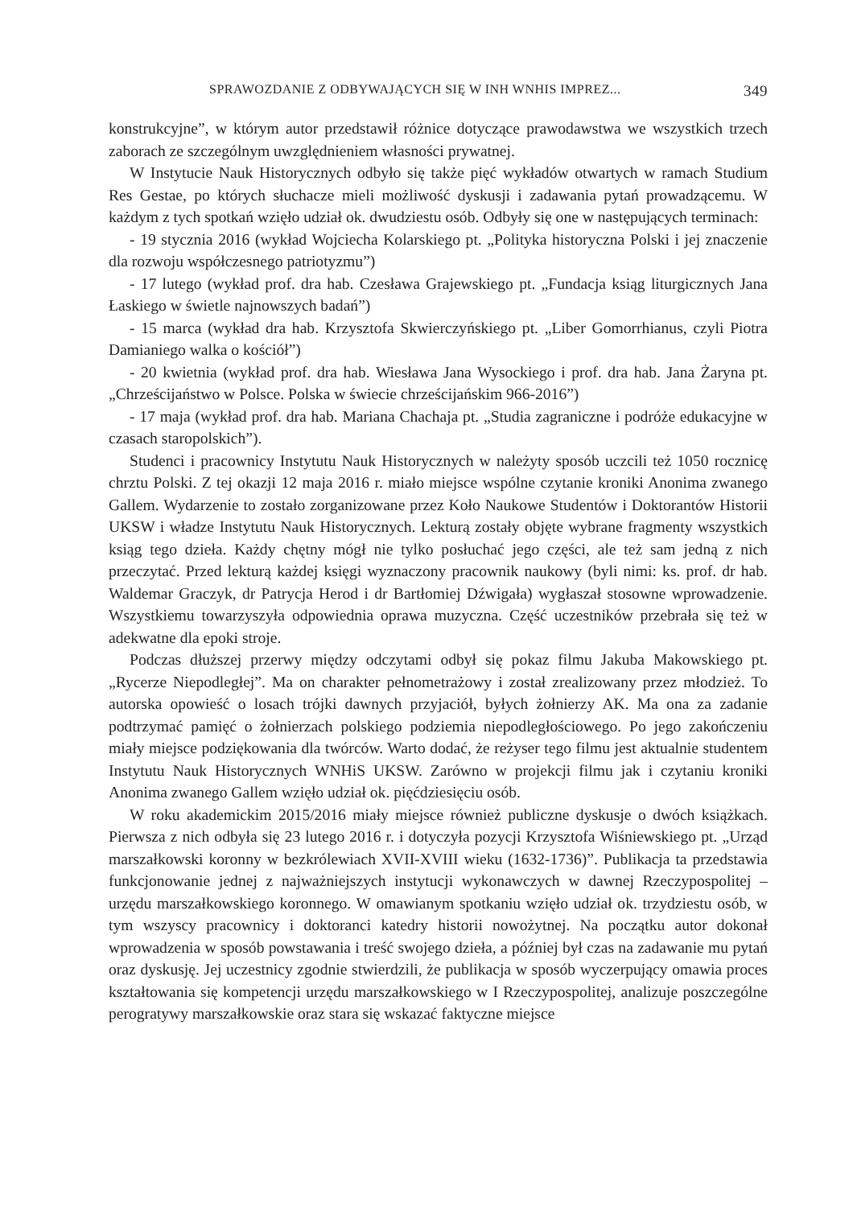SPRAWOZDANIE Z ODBYWAJĄCYCH SIĘ W INH WNHIS IMPREZ... 349
konstrukcyjne”, w którym autor przedstawił różnice dotyczące prawodawstwa we wszystkich trzech zaborach ze szczególnym uwzględnieniem własności prywatnej.
W Instytucie Nauk Historycznych odbyło się także pięć wykładów otwartych w ramach Studium Res Gestae, po których słuchacze mieli możliwość dyskusji i zadawania pytań prowadzącemu. W każdym z tych spotkań wzięło udział ok. dwudziestu osób. Odbyły się one w następujących terminach:
- 19 stycznia 2016 (wykład Wojciecha Kolarskiego pt. „Polityka historyczna Polski i jej znaczenie dla rozwoju współczesnego patriotyzmu”)
- 17 lutego (wykład prof. dra hab. Czesława Grajewskiego pt. „Fundacja ksiąg liturgicznych Jana Łaskiego w świetle najnowszych badań”)
- 15 marca (wykład dra hab. Krzysztofa Skwierczyńskiego pt. „Liber Gomorrhianus, czyli Piotra Damianiego walka o kościół”)
- 20 kwietnia (wykład prof. dra hab. Wiesława Jana Wysockiego i prof. dra hab. Jana Żaryna pt. „Chrześcijaństwo w Polsce. Polska w świecie chrześcijańskim 966-2016”)
- 17 maja (wykład prof. dra hab. Mariana Chachaja pt. „Studia zagraniczne i podróże edukacyjne w czasach staropolskich”).
Studenci i pracownicy Instytutu Nauk Historycznych w należyty sposób uczcili też 1050 rocznicę chrztu Polski. Z tej okazji 12 maja 2016 r. miało miejsce wspólne czytanie kroniki Anonima zwanego Gallem. Wydarzenie to zostało zorganizowane przez Koło Naukowe Studentów i Doktorantów Historii UKSW i władze Instytutu Nauk Historycznych. Lekturą zostały objęte wybrane fragmenty wszystkich ksiąg tego dzieła. Każdy chętny mógł nie tylko posłuchać jego części, ale też sam jedną z nich przeczytać. Przed lekturą każdej księgi wyznaczony pracownik naukowy (byli nimi: ks. prof. dr hab. Waldemar Graczyk, dr Patrycja Herod i dr Bartłomiej Dźwigała) wygłaszał stosowne wprowadzenie. Wszystkiemu towarzyszyła odpowiednia oprawa muzyczna. Część uczestników przebrała się też w adekwatne dla epoki stroje.
Podczas dłuższej przerwy między odczytami odbył się pokaz filmu Jakuba Makowskiego pt. „Rycerze Niepodległej”. Ma on charakter pełnometrażowy i został zrealizowany przez młodzież. To autorska opowieść o losach trójki dawnych przyjaciół, byłych żołnierzy AK. Ma ona za zadanie podtrzymać pamięć o żołnierzach polskiego podziemia niepodległościowego. Po jego zakończeniu miały miejsce podziękowania dla twórców. Warto dodać, że reżyser tego filmu jest aktualnie studentem Instytutu Nauk Historycznych WNHiS UKSW. Zarówno w projekcji filmu jak i czytaniu kroniki Anonima zwanego Gallem wzięło udział ok. pięćdziesięciu osób.
W roku akademickim 2015/2016 miały miejsce również publiczne dyskusje o dwóch książkach. Pierwsza z nich odbyła się 23 lutego 2016 r. i dotyczyła pozycji Krzysztofa Wiśniewskiego pt. „Urząd marszałkowski koronny w bezkrólewiach XVII-XVIII wieku (1632-1736)”. Publikacja ta przedstawia funkcjonowanie jednej z najważniejszych instytucji wykonawczych w dawnej Rzeczypospolitej – urzędu marszałkowskiego koronnego. W omawianym spotkaniu wzięło udział ok. trzydziestu osób, w tym wszyscy pracownicy i doktoranci katedry historii nowożytnej. Na początku autor dokonał wprowadzenia w sposób powstawania i treść swojego dzieła, a później był czas na zadawanie mu pytań oraz dyskusję. Jej uczestnicy zgodnie stwierdzili, że publikacja w sposób wyczerpujący omawia proces kształtowania się kompetencji urzędu marszałkowskiego w I Rzeczypospolitej, analizuje poszczególne perogratywy marszałkowskie oraz stara się wskazać faktyczne miejsce